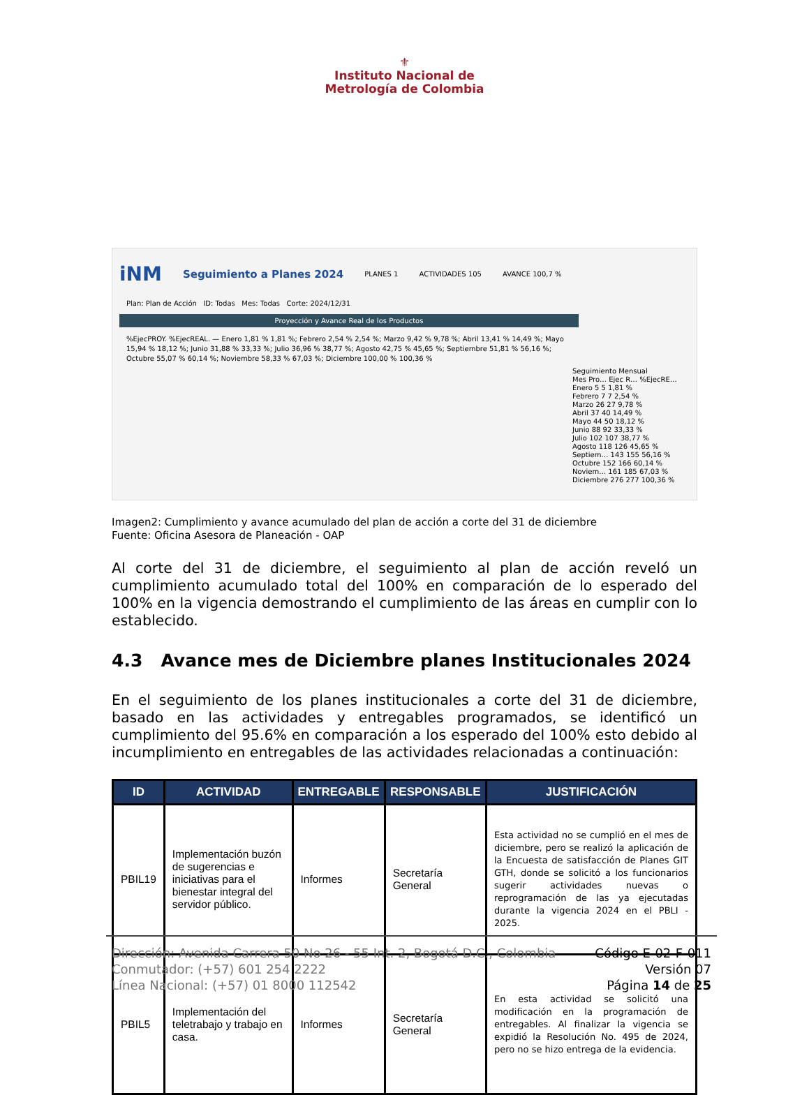⚜
Instituto Nacional de
Metrología de Colombia
iNM Seguimiento a Planes 2024 PLANES 1 ACTIVIDADES 105 AVANCE 100,7 %
Plan: Plan de Acción ID: Todas Mes: Todas Corte: 2024/12/31
Proyección y Avance Real de los Productos
%EjecPROY. %EjecREAL. — Enero 1,81 % 1,81 %; Febrero 2,54 % 2,54 %; Marzo 9,42 % 9,78 %; Abril 13,41 % 14,49 %; Mayo 15,94 % 18,12 %; Junio 31,88 % 33,33 %; Julio 36,96 % 38,77 %; Agosto 42,75 % 45,65 %; Septiembre 51,81 % 56,16 %; Octubre 55,07 % 60,14 %; Noviembre 58,33 % 67,03 %; Diciembre 100,00 % 100,36 %
Seguimiento Mensual
Mes Pro… Ejec R… %EjecRE…
Enero 5 5 1,81 %
Febrero 7 7 2,54 %
Marzo 26 27 9,78 %
Abril 37 40 14,49 %
Mayo 44 50 18,12 %
Junio 88 92 33,33 %
Julio 102 107 38,77 %
Agosto 118 126 45,65 %
Septiem… 143 155 56,16 %
Octubre 152 166 60,14 %
Noviem… 161 185 67,03 %
Diciembre 276 277 100,36 %
Imagen2: Cumplimiento y avance acumulado del plan de acción a corte del 31 de diciembre
Fuente: Oficina Asesora de Planeación - OAP
Al corte del 31 de diciembre, el seguimiento al plan de acción reveló un cumplimiento acumulado total del 100% en comparación de lo esperado del 100% en la vigencia demostrando el cumplimiento de las áreas en cumplir con lo establecido.
4.3 Avance mes de Diciembre planes Institucionales 2024
En el seguimiento de los planes institucionales a corte del 31 de diciembre, basado en las actividades y entregables programados, se identificó un cumplimiento del 95.6% en comparación a los esperado del 100% esto debido al incumplimiento en entregables de las actividades relacionadas a continuación:
| ID | ACTIVIDAD | ENTREGABLE | RESPONSABLE | JUSTIFICACIÓN |
| --- | --- | --- | --- | --- |
| PBIL19 | Implementación buzón de sugerencias e iniciativas para el bienestar integral del servidor público. | Informes | Secretaría General | Esta actividad no se cumplió en el mes de diciembre, pero se realizó la aplicación de la Encuesta de satisfacción de Planes GIT GTH, donde se solicitó a los funcionarios sugerir actividades nuevas o reprogramación de las ya ejecutadas durante la vigencia 2024 en el PBLI - 2025. |
| PBIL5 | Implementación del teletrabajo y trabajo en casa. | Informes | Secretaría General | En esta actividad se solicitó una modificación en la programación de entregables. Al finalizar la vigencia se expidió la Resolución No. 495 de 2024, pero no se hizo entrega de la evidencia. |
Dirección: Avenida Carrera 50 No 26 - 55 Int. 2, Bogotá D.C., Colombia
Conmutador: (+57) 601 254 2222
Línea Nacional: (+57) 01 8000 112542
Código E-02-F-011
Versión 07
Página 14 de 25